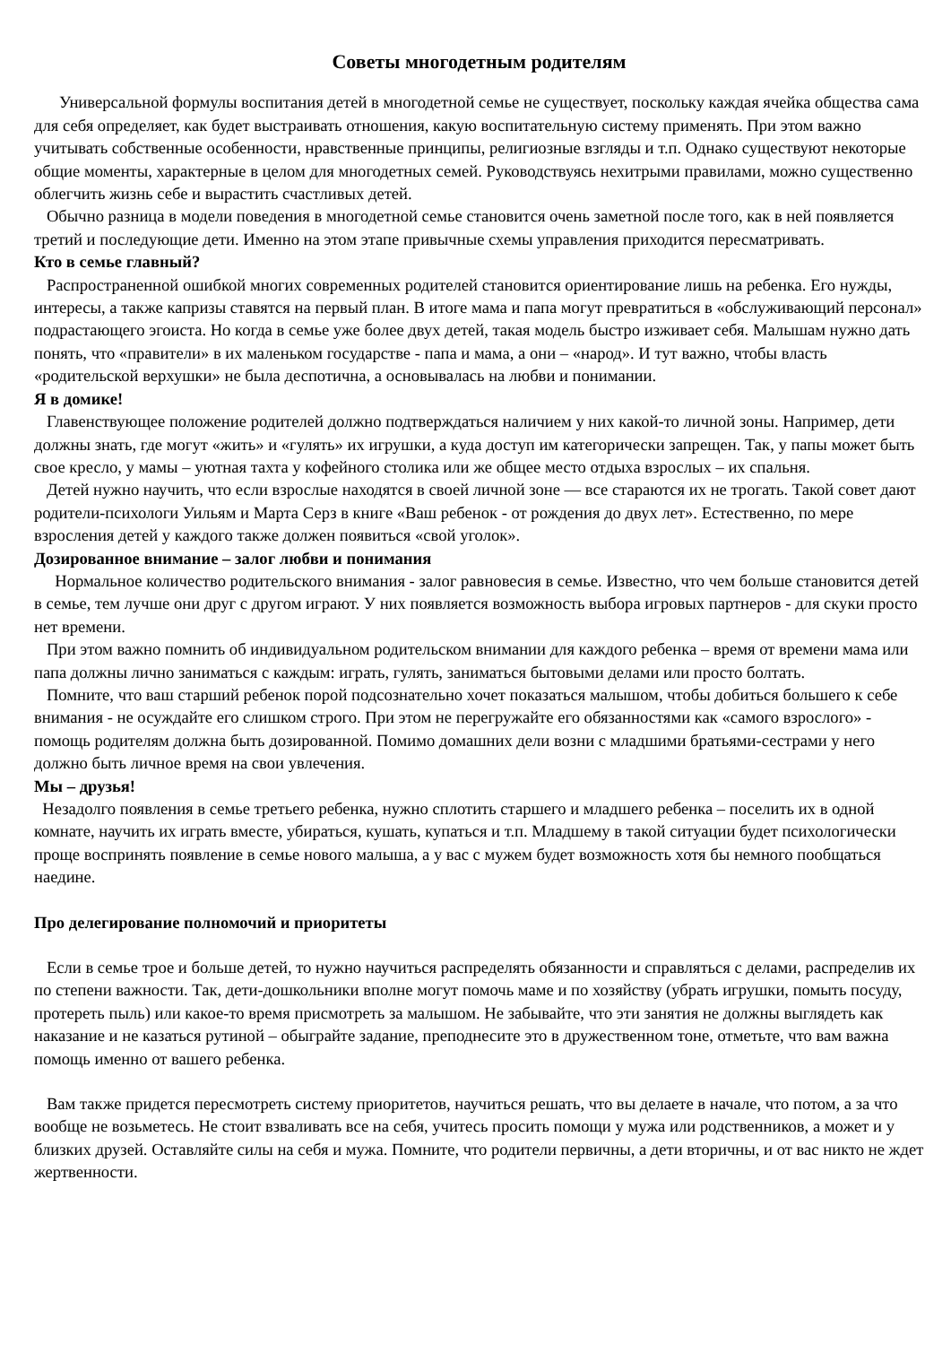Советы многодетным родителям
Универсальной формулы воспитания детей в многодетной семье не существует, поскольку каждая ячейка общества сама для себя определяет, как будет выстраивать отношения, какую воспитательную систему применять. При этом важно учитывать собственные особенности, нравственные принципы, религиозные взгляды и т.п. Однако существуют некоторые общие моменты, характерные в целом для многодетных семей. Руководствуясь нехитрыми правилами, можно существенно облегчить жизнь себе и вырастить счастливых детей.
Обычно разница в модели поведения в многодетной семье становится очень заметной после того, как в ней появляется третий и последующие дети. Именно на этом этапе привычные схемы управления приходится пересматривать.
Кто в семье главный?
Распространенной ошибкой многих современных родителей становится ориентирование лишь на ребенка. Его нужды, интересы, а также капризы ставятся на первый план. В итоге мама и папа могут превратиться в «обслуживающий персонал» подрастающего эгоиста. Но когда в семье уже более двух детей, такая модель быстро изживает себя. Малышам нужно дать понять, что «правители» в их маленьком государстве - папа и мама, а они – «народ». И тут важно, чтобы власть «родительской верхушки» не была деспотична, а основывалась на любви и понимании.
Я в домике!
Главенствующее положение родителей должно подтверждаться наличием у них какой-то личной зоны. Например, дети должны знать, где могут «жить» и «гулять» их игрушки, а куда доступ им категорически запрещен. Так, у папы может быть свое кресло, у мамы – уютная тахта у кофейного столика или же общее место отдыха взрослых – их спальня.
Детей нужно научить, что если взрослые находятся в своей личной зоне — все стараются их не трогать. Такой совет дают родители-психологи Уильям и Марта Серз в книге «Ваш ребенок - от рождения до двух лет». Естественно, по мере взросления детей у каждого также должен появиться «свой уголок».
Дозированное внимание – залог любви и понимания
Нормальное количество родительского внимания - залог равновесия в семье. Известно, что чем больше становится детей в семье, тем лучше они друг с другом играют. У них появляется возможность выбора игровых партнеров - для скуки просто нет времени.
При этом важно помнить об индивидуальном родительском внимании для каждого ребенка – время от времени мама или папа должны лично заниматься с каждым: играть, гулять, заниматься бытовыми делами или просто болтать.
Помните, что ваш старший ребенок порой подсознательно хочет показаться малышом, чтобы добиться большего к себе внимания - не осуждайте его слишком строго. При этом не перегружайте его обязанностями как «самого взрослого» - помощь родителям должна быть дозированной. Помимо домашних дели возни с младшими братьями-сестрами у него должно быть личное время на свои увлечения.
Мы – друзья!
Незадолго появления в семье третьего ребенка, нужно сплотить старшего и младшего ребенка – поселить их в одной комнате, научить их играть вместе, убираться, кушать, купаться и т.п. Младшему в такой ситуации будет психологически проще воспринять появление в семье нового малыша, а у вас с мужем будет возможность хотя бы немного пообщаться наедине.
Про делегирование полномочий и приоритеты
Если в семье трое и больше детей, то нужно научиться распределять обязанности и справляться с делами, распределив их по степени важности. Так, дети-дошкольники вполне могут помочь маме и по хозяйству (убрать игрушки, помыть посуду, протереть пыль) или какое-то время присмотреть за малышом. Не забывайте, что эти занятия не должны выглядеть как наказание и не казаться рутиной – обыграйте задание, преподнесите это в дружественном тоне, отметьте, что вам важна помощь именно от вашего ребенка.
Вам также придется пересмотреть систему приоритетов, научиться решать, что вы делаете в начале, что потом, а за что вообще не возьметесь. Не стоит взваливать все на себя, учитесь просить помощи у мужа или родственников, а может и у близких друзей. Оставляйте силы на себя и мужа. Помните, что родители первичны, а дети вторичны, и от вас никто не ждет жертвенности.